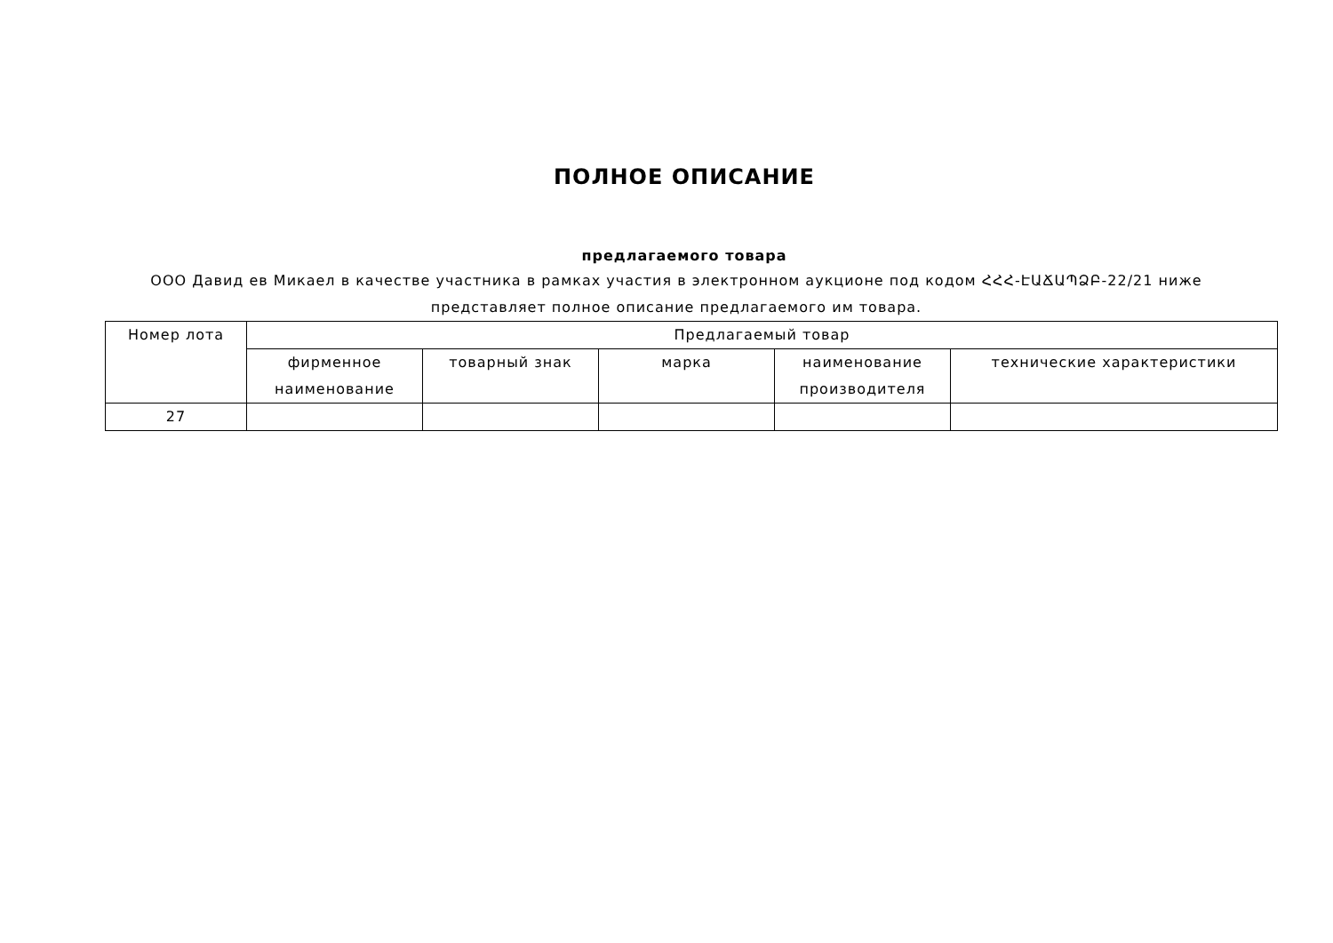ПОЛНОЕ ОПИСАНИЕ
предлагаемого товара
ООО Давид ев Микаел в качестве участника в рамках участия в электронном аукционе под кодом ՀՀՀ-ԷԱՃԱՊՁԲ-22/21 ниже представляет полное описание предлагаемого им товара.
| Номер лота | Предлагаемый товар | | | | |
| --- | --- | --- | --- | --- | --- |
| | фирменное наименование | товарный знак | марка | наименование производителя | технические характеристики |
| 27 | | | | | |